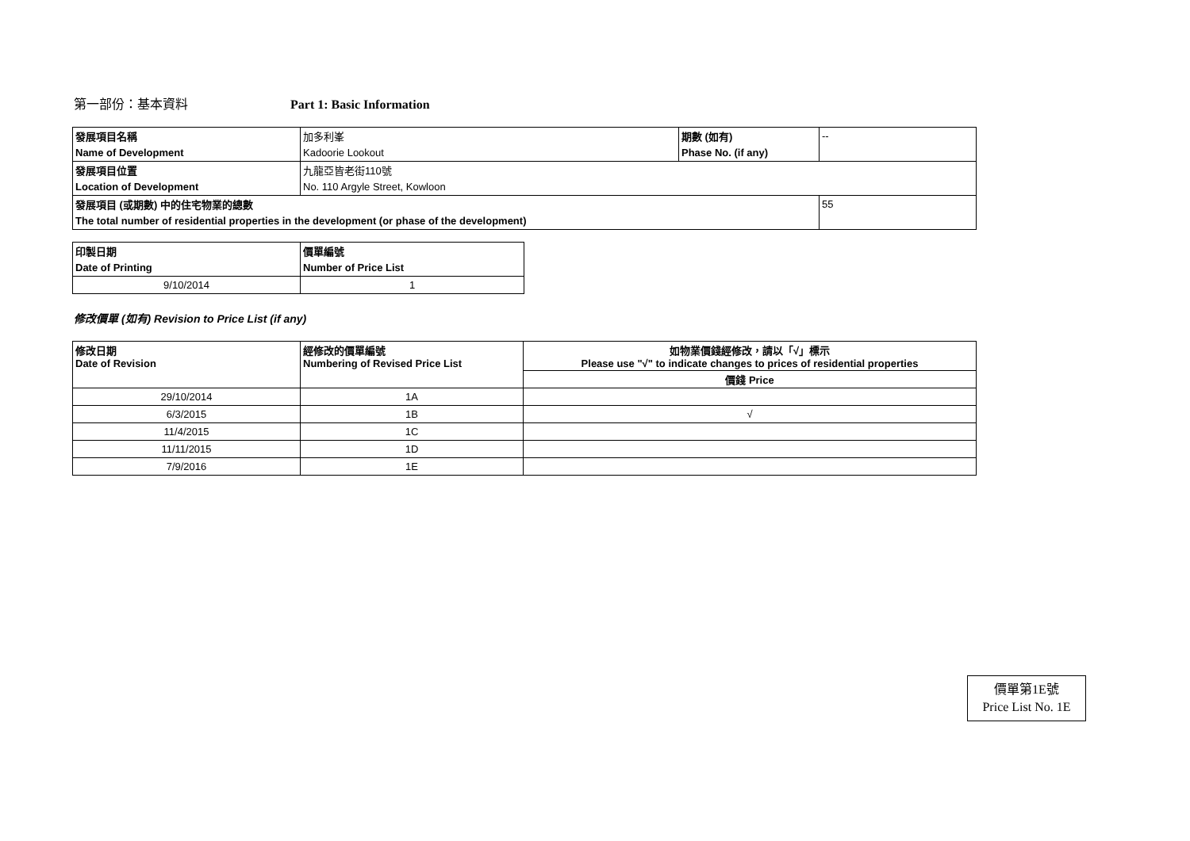第一部份：基本資料 Part 1: Basic Information
| 發展項目名稱 | 加多利峯 | 期數 (如有) | -- |
| Name of Development | Kadoorie Lookout | Phase No. (if any) | |
| 發展項目位置 | 九龍亞皆老街110號 | | |
| Location of Development | No. 110 Argyle Street, Kowloon | | |
| 發展項目 (或期數) 中的住宅物業的總數 | | | 55 |
| The total number of residential properties in the development (or phase of the development) | | | |
| 印製日期 | 價單編號 |
| Date of Printing | Number of Price List |
| 9/10/2014 | 1 |
修改價單 (如有) Revision to Price List (if any)
| 修改日期 Date of Revision | 經修改的價單編號 Numbering of Revised Price List | 如物業價錢經修改，請以「√」標示 Please use "√" to indicate changes to prices of residential properties |
| | | 價錢 Price |
| 29/10/2014 | 1A | |
| 6/3/2015 | 1B | √ |
| 11/4/2015 | 1C | |
| 11/11/2015 | 1D | |
| 7/9/2016 | 1E | |
價單第1E號
Price List No. 1E